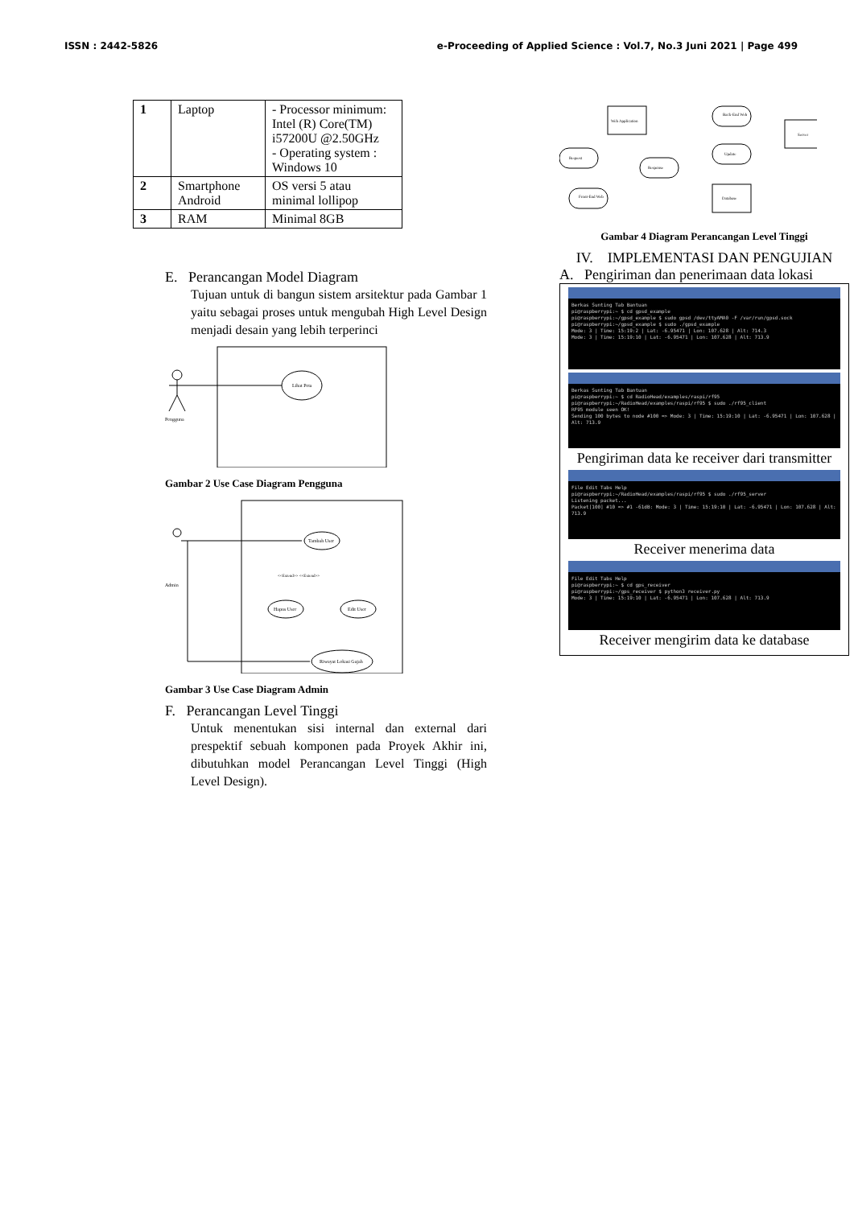ISSN : 2442-5826 e-Proceeding of Applied Science : Vol.7, No.3 Juni 2021 | Page 499
| 1 | Laptop | - Processor minimum: Intel (R) Core(TM) i57200U @2.50GHz - Operating system : Windows 10 |
| 2 | Smartphone Android | OS versi 5 atau minimal lollipop |
| 3 | RAM | Minimal 8GB |
E. Perancangan Model Diagram
Tujuan untuk di bangun sistem arsitektur pada Gambar 1 yaitu sebagai proses untuk mengubah High Level Design menjadi desain yang lebih terperinci
Lihat Peta
Pengguna
Gambar 2 Use Case Diagram Pengguna
Admin
Tambah User
Hapus User
Edit User
<<Extend>> <<Extend>>
Riwayat Lokasi Gajah
Gambar 3 Use Case Diagram Admin
F. Perancangan Level Tinggi
Untuk menentukan sisi internal dan external dari prespektif sebuah komponen pada Proyek Akhir ini, dibutuhkan model Perancangan Level Tinggi (High Level Design).
Web Application
Back-End Web
Server
Request
Update
Response
Front-End Web
Database
Gambar 4 Diagram Perancangan Level Tinggi
IV. IMPLEMENTASI DAN PENGUJIAN
A. Pengiriman dan penerimaan data lokasi
Berkas Sunting Tab Bantuan
pi@raspberrypi:~ $ cd gpsd_example
pi@raspberrypi:~/gpsd_example $ sudo gpsd /dev/ttyAMA0 -F /var/run/gpsd.sock
pi@raspberrypi:~/gpsd_example $ sudo ./gpsd_example
Mode: 3 | Time: 15:19:2 | Lat: -6.95471 | Lon: 107.628 | Alt: 714.3
Mode: 3 | Time: 15:19:10 | Lat: -6.95471 | Lon: 107.628 | Alt: 713.9
Berkas Sunting Tab Bantuan
pi@raspberrypi:~ $ cd RadioHead/examples/raspi/rf95
pi@raspberrypi:~/RadioHead/examples/raspi/rf95 $ sudo ./rf95_client
RF95 module seen OK!
Sending 100 bytes to node #100 => Mode: 3 | Time: 15:19:10 | Lat: -6.95471 | Lon: 107.628 | Alt: 713.9
Pengiriman data ke receiver dari transmitter
File Edit Tabs Help
pi@raspberrypi:~/RadioHead/examples/raspi/rf95 $ sudo ./rf95_server
Listening packet...
Packet[100] #10 => #1 -61dB: Mode: 3 | Time: 15:19:10 | Lat: -6.95471 | Lon: 107.628 | Alt: 713.9
Receiver menerima data
File Edit Tabs Help
pi@raspberrypi:~ $ cd gps_receiver
pi@raspberrypi:~/gps_receiver $ python3 receiver.py
Mode: 3 | Time: 15:19:10 | Lat: -6.95471 | Lon: 107.628 | Alt: 713.9
Receiver mengirim data ke database